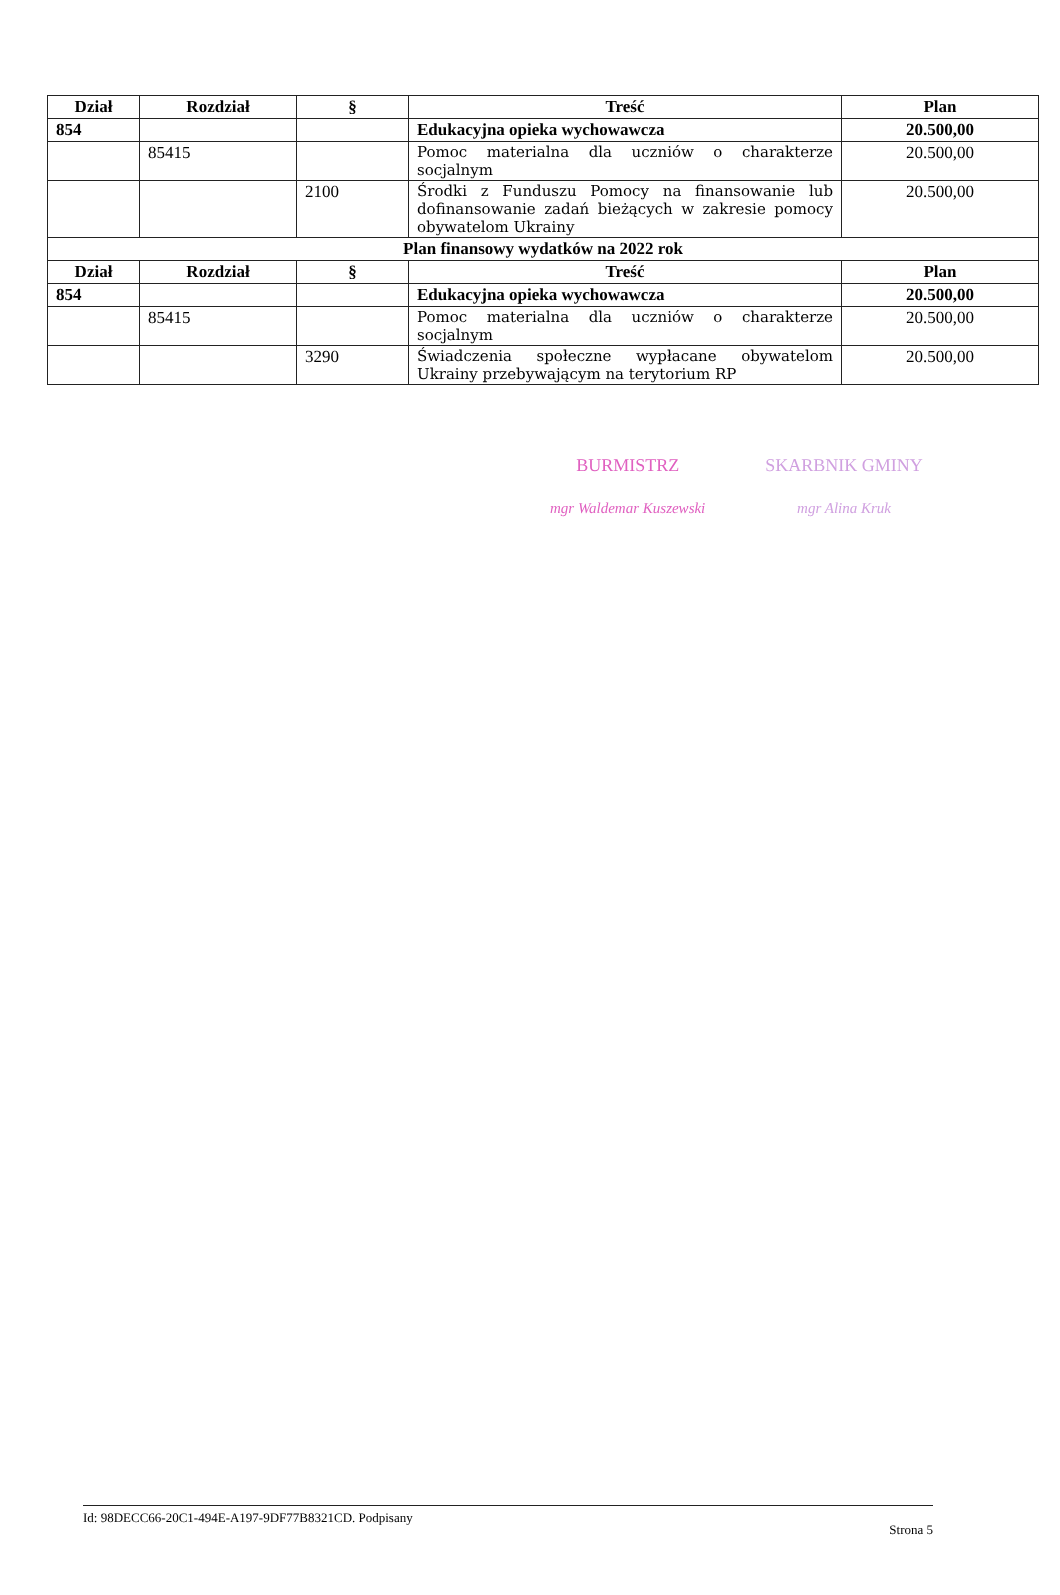| Dział | Rozdział | § | Treść | Plan |
| --- | --- | --- | --- | --- |
| 854 | | | Edukacyjna opieka wychowawcza | 20.500,00 |
| | 85415 | | Pomoc materialna dla uczniów o charakterze socjalnym | 20.500,00 |
| | | 2100 | Środki z Funduszu Pomocy na finansowanie lub dofinansowanie zadań bieżących w zakresie pomocy obywatelom Ukrainy | 20.500,00 |
| Plan finansowy wydatków na 2022 rok | | | | |
| Dział | Rozdział | § | Treść | Plan |
| 854 | | | Edukacyjna opieka wychowawcza | 20.500,00 |
| | 85415 | | Pomoc materialna dla uczniów o charakterze socjalnym | 20.500,00 |
| | | 3290 | Świadczenia społeczne wypłacane obywatelom Ukrainy przebywającym na terytorium RP | 20.500,00 |
BURMISTRZ
mgr Waldemar Kuszewski
SKARBNIK GMINY
mgr Alina Kruk
Id: 98DECC66-20C1-494E-A197-9DF77B8321CD. Podpisany Strona 5